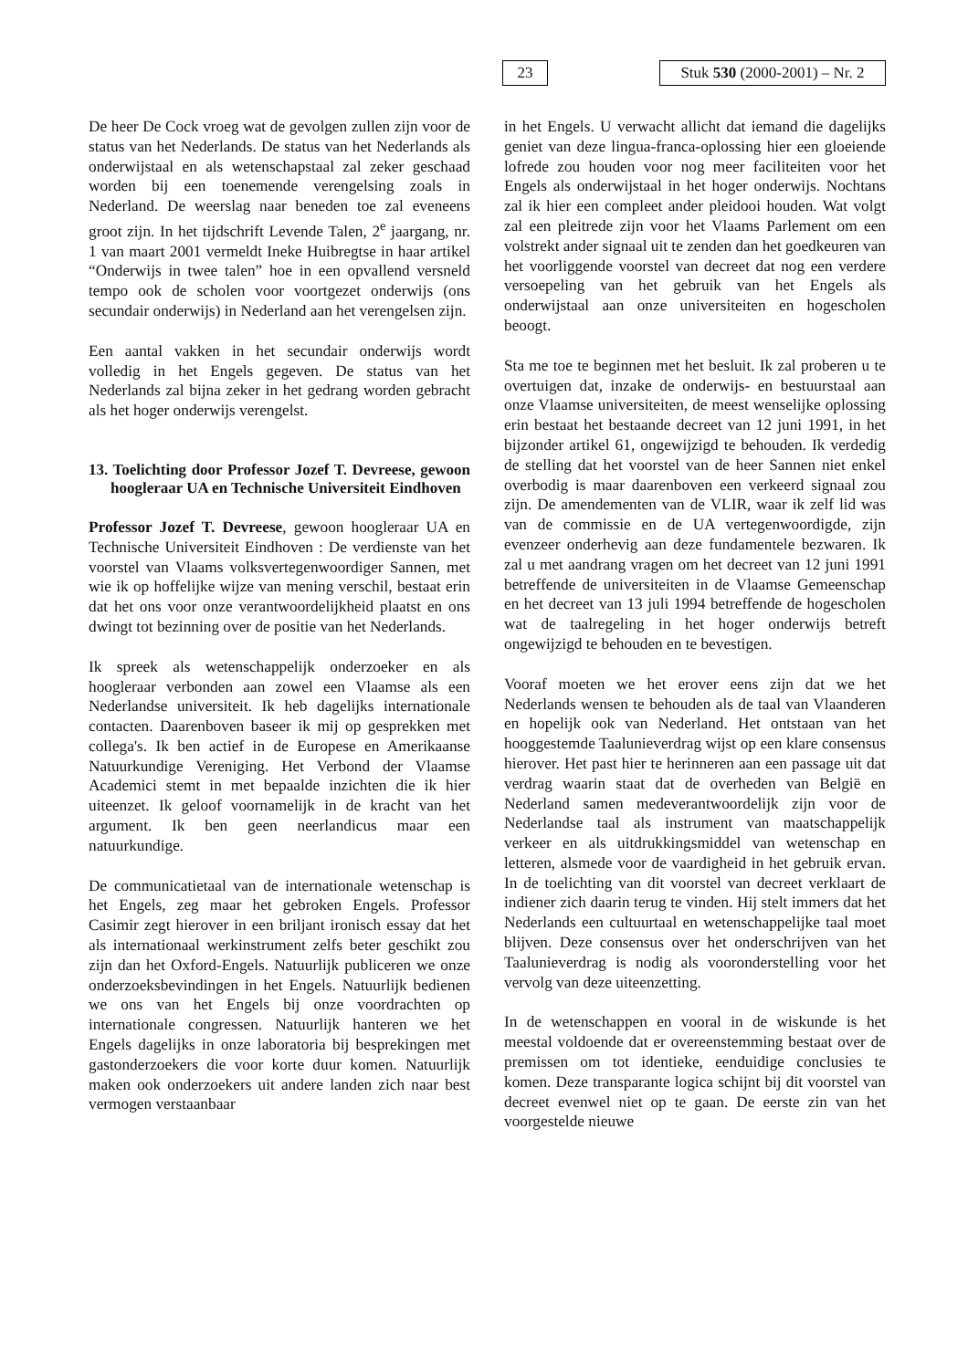23
Stuk 530 (2000-2001) – Nr. 2
De heer De Cock vroeg wat de gevolgen zullen zijn voor de status van het Nederlands. De status van het Nederlands als onderwijstaal en als wetenschapstaal zal zeker geschaad worden bij een toenemende verengelsing zoals in Nederland. De weerslag naar beneden toe zal eveneens groot zijn. In het tijdschrift Levende Talen, 2<sup>e</sup> jaargang, nr. 1 van maart 2001 vermeldt Ineke Huibregtse in haar artikel “Onderwijs in twee talen” hoe in een opvallend versneld tempo ook de scholen voor voortgezet onderwijs (ons secundair onderwijs) in Nederland aan het verengelsen zijn.
Een aantal vakken in het secundair onderwijs wordt volledig in het Engels gegeven. De status van het Nederlands zal bijna zeker in het gedrang worden gebracht als het hoger onderwijs verengelst.
13. Toelichting door Professor Jozef T. Devreese, gewoon hoogleraar UA en Technische Universiteit Eindhoven
Professor Jozef T. Devreese, gewoon hoogleraar UA en Technische Universiteit Eindhoven : De verdienste van het voorstel van Vlaams volksvertegenwoordiger Sannen, met wie ik op hoffelijke wijze van mening verschil, bestaat erin dat het ons voor onze verantwoordelijkheid plaatst en ons dwingt tot bezinning over de positie van het Nederlands.
Ik spreek als wetenschappelijk onderzoeker en als hoogleraar verbonden aan zowel een Vlaamse als een Nederlandse universiteit. Ik heb dagelijks internationale contacten. Daarenboven baseer ik mij op gesprekken met collega's. Ik ben actief in de Europese en Amerikaanse Natuurkundige Vereniging. Het Verbond der Vlaamse Academici stemt in met bepaalde inzichten die ik hier uiteenzet. Ik geloof voornamelijk in de kracht van het argument. Ik ben geen neerlandicus maar een natuurkundige.
De communicatietaal van de internationale wetenschap is het Engels, zeg maar het gebroken Engels. Professor Casimir zegt hierover in een briljant ironisch essay dat het als internationaal werkinstrument zelfs beter geschikt zou zijn dan het Oxford-Engels. Natuurlijk publiceren we onze onderzoeksbevindingen in het Engels. Natuurlijk bedienen we ons van het Engels bij onze voordrachten op internationale congressen. Natuurlijk hanteren we het Engels dagelijks in onze laboratoria bij besprekingen met gastonderzoekers die voor korte duur komen. Natuurlijk maken ook onderzoekers uit andere landen zich naar best vermogen verstaanbaar
in het Engels. U verwacht allicht dat iemand die dagelijks geniet van deze lingua-franca-oplossing hier een gloeiende lofrede zou houden voor nog meer faciliteiten voor het Engels als onderwijstaal in het hoger onderwijs. Nochtans zal ik hier een compleet ander pleidooi houden. Wat volgt zal een pleitrede zijn voor het Vlaams Parlement om een volstrekt ander signaal uit te zenden dan het goedkeuren van het voorliggende voorstel van decreet dat nog een verdere versoepeling van het gebruik van het Engels als onderwijstaal aan onze universiteiten en hogescholen beoogt.
Sta me toe te beginnen met het besluit. Ik zal proberen u te overtuigen dat, inzake de onderwijs- en bestuurstaal aan onze Vlaamse universiteiten, de meest wenselijke oplossing erin bestaat het bestaande decreet van 12 juni 1991, in het bijzonder artikel 61, ongewijzigd te behouden. Ik verdedig de stelling dat het voorstel van de heer Sannen niet enkel overbodig is maar daarenboven een verkeerd signaal zou zijn. De amendementen van de VLIR, waar ik zelf lid was van de commissie en de UA vertegenwoordigde, zijn evenzeer onderhevig aan deze fundamentele bezwaren. Ik zal u met aandrang vragen om het decreet van 12 juni 1991 betreffende de universiteiten in de Vlaamse Gemeenschap en het decreet van 13 juli 1994 betreffende de hogescholen wat de taalregeling in het hoger onderwijs betreft ongewijzigd te behouden en te bevestigen.
Vooraf moeten we het erover eens zijn dat we het Nederlands wensen te behouden als de taal van Vlaanderen en hopelijk ook van Nederland. Het ontstaan van het hooggestemde Taalunieverdrag wijst op een klare consensus hierover. Het past hier te herinneren aan een passage uit dat verdrag waarin staat dat de overheden van België en Nederland samen medeverantwoordelijk zijn voor de Nederlandse taal als instrument van maatschappelijk verkeer en als uitdrukkingsmiddel van wetenschap en letteren, alsmede voor de vaardigheid in het gebruik ervan. In de toelichting van dit voorstel van decreet verklaart de indiener zich daarin terug te vinden. Hij stelt immers dat het Nederlands een cultuurtaal en wetenschappelijke taal moet blijven. Deze consensus over het onderschrijven van het Taalunieverdrag is nodig als vooronderstelling voor het vervolg van deze uiteenzetting.
In de wetenschappen en vooral in de wiskunde is het meestal voldoende dat er overeenstemming bestaat over de premissen om tot identieke, eenduidige conclusies te komen. Deze transparante logica schijnt bij dit voorstel van decreet evenwel niet op te gaan. De eerste zin van het voorgestelde nieuwe